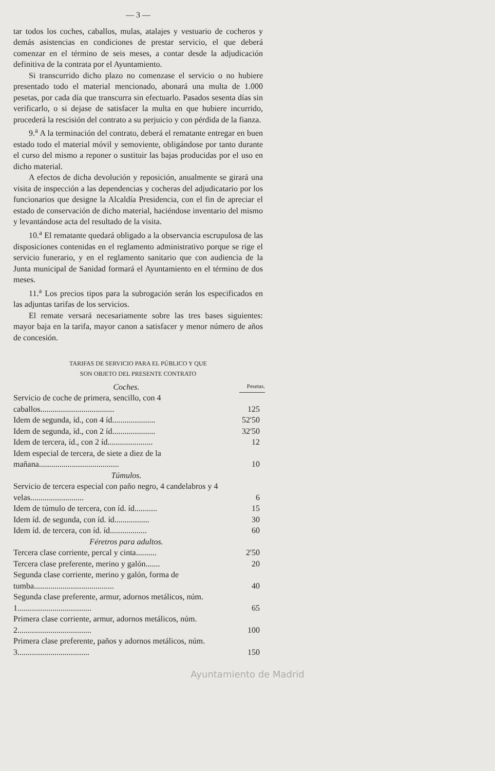— 3 —
tar todos los coches, caballos, mulas, atalajes y vestuario de cocheros y demás asistencias en condiciones de prestar servicio, el que deberá comenzar en el término de seis meses, a contar desde la adjudicación definitiva de la contrata por el Ayuntamiento.
Si transcurrido dicho plazo no comenzase el servicio o no hubiere presentado todo el material mencionado, abonará una multa de 1.000 pesetas, por cada día que transcurra sin efectuarlo. Pasados sesenta días sin verificarlo, o si dejase de satisfacer la multa en que hubiere incurrido, procederá la rescisión del contrato a su perjuicio y con pérdida de la fianza.
9.<sup>a</sup> A la terminación del contrato, deberá el rematante entregar en buen estado todo el material móvil y semoviente, obligándose por tanto durante el curso del mismo a reponer o sustituir las bajas producidas por el uso en dicho material.
A efectos de dicha devolución y reposición, anualmente se girará una visita de inspección a las dependencias y cocheras del adjudicatario por los funcionarios que designe la Alcaldía Presidencia, con el fin de apreciar el estado de conservación de dicho material, haciéndose inventario del mismo y levantándose acta del resultado de la visita.
10.<sup>a</sup> El rematante quedará obligado a la observancia escrupulosa de las disposiciones contenidas en el reglamento administrativo porque se rige el servicio funerario, y en el reglamento sanitario que con audiencia de la Junta municipal de Sanidad formará el Ayuntamiento en el término de dos meses.
11.<sup>a</sup> Los precios tipos para la subrogación serán los especificados en las adjuntas tarifas de los servicios.
El remate versará necesariamente sobre las tres bases siguientes: mayor baja en la tarifa, mayor canon a satisfacer y menor número de años de concesión.
TARIFAS DE SERVICIO PARA EL PÚBLICO Y QUE
SON OBJETO DEL PRESENTE CONTRATO
| Coches. | Pesetas. |
| Servicio de coche de primera, sencillo, con 4 caballos.................................... | 125 |
| Idem de segunda, íd., con 4 íd..................... | 52'50 |
| Idem de segunda, íd., con 2 íd..................... | 32'50 |
| Idem de tercera, íd., con 2 íd...................... | 12 |
| Idem especial de tercera, de siete a diez de la mañana....................................... | 10 |
| Túmulos. | |
| Servicio de tercera especial con paño negro, 4 candelabros y 4 velas.......................... | 6 |
| Idem de túmulo de tercera, con íd. íd........... | 15 |
| Idem íd. de segunda, con íd. íd................. | 30 |
| Idem íd. de tercera, con íd. íd.................. | 60 |
| Féretros para adultos. | |
| Tercera clase corriente, percal y cinta.......... | 2'50 |
| Tercera clase preferente, merino y galón....... | 20 |
| Segunda clase corriente, merino y galón, forma de tumba....................................... | 40 |
| Segunda clase preferente, armur, adornos metálicos, núm. 1.................................... | 65 |
| Primera clase corriente, armur, adornos metálicos, núm. 2.................................... | 100 |
| Primera clase preferente, paños y adornos metálicos, núm. 3................................... | 150 |
Ayuntamiento de Madrid